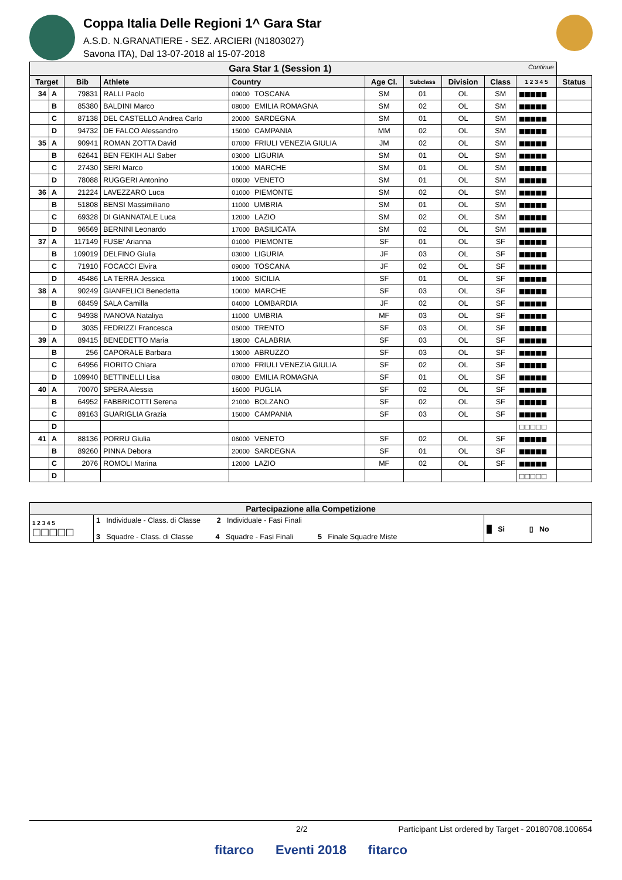Coppa Italia Delle Regioni 1^ Gara Star
A.S.D. N.GRANATIERE - SEZ. ARCIERI (N1803027)
Savona ITA), Dal 13-07-2018 al 15-07-2018
| Gara Star 1 (Session 1) Continue | | | | | | | | | | |
| Target | | Bib | Athlete | Country | Age Cl. | Subclass | Division | Class | 1 2 3 4 5 | Status |
| 34 | A | 79831 | RALLI Paolo | 09000 TOSCANA | SM | 01 | OL | SM | ■■■■■ | |
| | B | 85380 | BALDINI Marco | 08000 EMILIA ROMAGNA | SM | 02 | OL | SM | ■■■■■ | |
| | C | 87138 | DEL CASTELLO Andrea Carlo | 20000 SARDEGNA | SM | 01 | OL | SM | ■■■■■ | |
| | D | 94732 | DE FALCO Alessandro | 15000 CAMPANIA | MM | 02 | OL | SM | ■■■■■ | |
| 35 | A | 90941 | ROMAN ZOTTA David | 07000 FRIULI VENEZIA GIULIA | JM | 02 | OL | SM | ■■■■■ | |
| | B | 62641 | BEN FEKIH ALI Saber | 03000 LIGURIA | SM | 01 | OL | SM | ■■■■■ | |
| | C | 27430 | SERI Marco | 10000 MARCHE | SM | 01 | OL | SM | ■■■■■ | |
| | D | 78088 | RUGGERI Antonino | 06000 VENETO | SM | 01 | OL | SM | ■■■■■ | |
| 36 | A | 21224 | LAVEZZARO Luca | 01000 PIEMONTE | SM | 02 | OL | SM | ■■■■■ | |
| | B | 51808 | BENSI Massimiliano | 11000 UMBRIA | SM | 01 | OL | SM | ■■■■■ | |
| | C | 69328 | DI GIANNATALE Luca | 12000 LAZIO | SM | 02 | OL | SM | ■■■■■ | |
| | D | 96569 | BERNINI Leonardo | 17000 BASILICATA | SM | 02 | OL | SM | ■■■■■ | |
| 37 | A | 117149 | FUSE' Arianna | 01000 PIEMONTE | SF | 01 | OL | SF | ■■■■■ | |
| | B | 109019 | DELFINO Giulia | 03000 LIGURIA | JF | 03 | OL | SF | ■■■■■ | |
| | C | 71910 | FOCACCI Elvira | 09000 TOSCANA | JF | 02 | OL | SF | ■■■■■ | |
| | D | 45486 | LA TERRA Jessica | 19000 SICILIA | SF | 01 | OL | SF | ■■■■■ | |
| 38 | A | 90249 | GIANFELICI Benedetta | 10000 MARCHE | SF | 03 | OL | SF | ■■■■■ | |
| | B | 68459 | SALA Camilla | 04000 LOMBARDIA | JF | 02 | OL | SF | ■■■■■ | |
| | C | 94938 | IVANOVA Nataliya | 11000 UMBRIA | MF | 03 | OL | SF | ■■■■■ | |
| | D | 3035 | FEDRIZZI Francesca | 05000 TRENTO | SF | 03 | OL | SF | ■■■■■ | |
| 39 | A | 89415 | BENEDETTO Maria | 18000 CALABRIA | SF | 03 | OL | SF | ■■■■■ | |
| | B | 256 | CAPORALE Barbara | 13000 ABRUZZO | SF | 03 | OL | SF | ■■■■■ | |
| | C | 64956 | FIORITO Chiara | 07000 FRIULI VENEZIA GIULIA | SF | 02 | OL | SF | ■■■■■ | |
| | D | 109940 | BETTINELLI Lisa | 08000 EMILIA ROMAGNA | SF | 01 | OL | SF | ■■■■■ | |
| 40 | A | 70070 | SPERA Alessia | 16000 PUGLIA | SF | 02 | OL | SF | ■■■■■ | |
| | B | 64952 | FABBRICOTTI Serena | 21000 BOLZANO | SF | 02 | OL | SF | ■■■■■ | |
| | C | 89163 | GUARIGLIA Grazia | 15000 CAMPANIA | SF | 03 | OL | SF | ■■■■■ | |
| | D | | | | | | | | □□□□□ | |
| 41 | A | 88136 | PORRU Giulia | 06000 VENETO | SF | 02 | OL | SF | ■■■■■ | |
| | B | 89260 | PINNA Debora | 20000 SARDEGNA | SF | 01 | OL | SF | ■■■■■ | |
| | C | 2076 | ROMOLI Marina | 12000 LAZIO | MF | 02 | OL | SF | ■■■■■ | |
| | D | | | | | | | | □□□□□ | |
| Partecipazione alla Competizione | | |
| 1 2 3 4 5 □□□□□ | 1 Individuale - Class. di Classe 2 Individuale - Fasi Finali 3 Squadre - Class. di Classe 4 Squadre - Fasi Finali 5 Finale Squadre Miste | █ Si ▯ No |
2/2 Participant List ordered by Target - 20180708.100654
fitarco Eventi 2018 fitarco